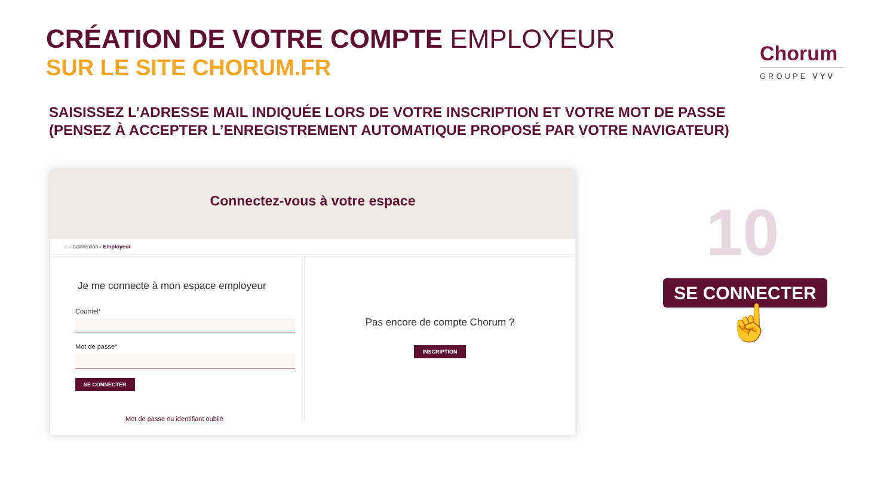CRÉATION DE VOTRE COMPTE EMPLOYEUR
SUR LE SITE CHORUM.FR
Chorum
GROUPE VYV
SAISISSEZ L’ADRESSE MAIL INDIQUÉE LORS DE VOTRE INSCRIPTION ET VOTRE MOT DE PASSE
(PENSEZ À ACCEPTER L’ENREGISTREMENT AUTOMATIQUE PROPOSÉ PAR VOTRE NAVIGATEUR)
Connectez-vous à votre espace
⌂ › Connexion › Employeur
Je me connecte à mon espace employeur
Courriel*
Mot de passe*
SE CONNECTER
Mot de passe ou identifiant oublié
Pas encore de compte Chorum ?
INSCRIPTION
10
SE CONNECTER
☝